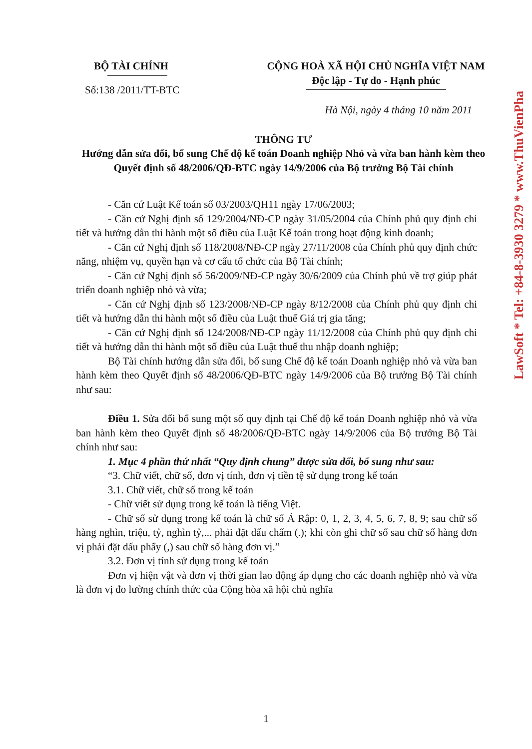BỘ TÀI CHÍNH
Số:138 /2011/TT-BTC
CỘNG HOÀ XÃ HỘI CHỦ NGHĨA VIỆT NAM
Độc lập - Tự do - Hạnh phúc
Hà Nội, ngày 4 tháng 10 năm 2011
THÔNG TƯ
Hướng dẫn sửa đổi, bổ sung Chế độ kế toán Doanh nghiệp Nhỏ và vừa ban hành kèm theo Quyết định số 48/2006/QĐ-BTC ngày 14/9/2006 của Bộ trưởng Bộ Tài chính
- Căn cứ Luật Kế toán số 03/2003/QH11 ngày 17/06/2003;
- Căn cứ Nghị định số 129/2004/NĐ-CP ngày 31/05/2004 của Chính phủ quy định chi tiết và hướng dẫn thi hành một số điều của Luật Kế toán trong hoạt động kinh doanh;
- Căn cứ Nghị định số 118/2008/NĐ-CP ngày 27/11/2008 của Chính phủ quy định chức năng, nhiệm vụ, quyền hạn và cơ cấu tổ chức của Bộ Tài chính;
- Căn cứ Nghị định số 56/2009/NĐ-CP ngày 30/6/2009 của Chính phủ về trợ giúp phát triển doanh nghiệp nhỏ và vừa;
- Căn cứ Nghị định số 123/2008/NĐ-CP ngày 8/12/2008 của Chính phủ quy định chi tiết và hướng dẫn thi hành một số điều của Luật thuế Giá trị gia tăng;
- Căn cứ Nghị định số 124/2008/NĐ-CP ngày 11/12/2008 của Chính phủ quy định chi tiết và hướng dẫn thi hành một số điều của Luật thuế thu nhập doanh nghiệp;
Bộ Tài chính hướng dẫn sửa đổi, bổ sung Chế độ kế toán Doanh nghiệp nhỏ và vừa ban hành kèm theo Quyết định số 48/2006/QĐ-BTC ngày 14/9/2006 của Bộ trưởng Bộ Tài chính như sau:
Điều 1. Sửa đổi bổ sung một số quy định tại Chế độ kế toán Doanh nghiệp nhỏ và vừa ban hành kèm theo Quyết định số 48/2006/QĐ-BTC ngày 14/9/2006 của Bộ trưởng Bộ Tài chính như sau:
1. Mục 4 phần thứ nhất “Quy định chung” được sửa đổi, bổ sung như sau:
“3. Chữ viết, chữ số, đơn vị tính, đơn vị tiền tệ sử dụng trong kế toán
3.1. Chữ viết, chữ số trong kế toán
- Chữ viết sử dụng trong kế toán là tiếng Việt.
- Chữ số sử dụng trong kế toán là chữ số Ả Rập: 0, 1, 2, 3, 4, 5, 6, 7, 8, 9; sau chữ số hàng nghìn, triệu, tỷ, nghìn tỷ,... phải đặt dấu chấm (.); khi còn ghi chữ số sau chữ số hàng đơn vị phải đặt dấu phẩy (,) sau chữ số hàng đơn vị.”
3.2. Đơn vị tính sử dụng trong kế toán
Đơn vị hiện vật và đơn vị thời gian lao động áp dụng cho các doanh nghiệp nhỏ và vừa là đơn vị đo lường chính thức của Cộng hòa xã hội chủ nghĩa
LawSoft * Tel: +84-8-3930 3279 * www.ThuVienPha
1